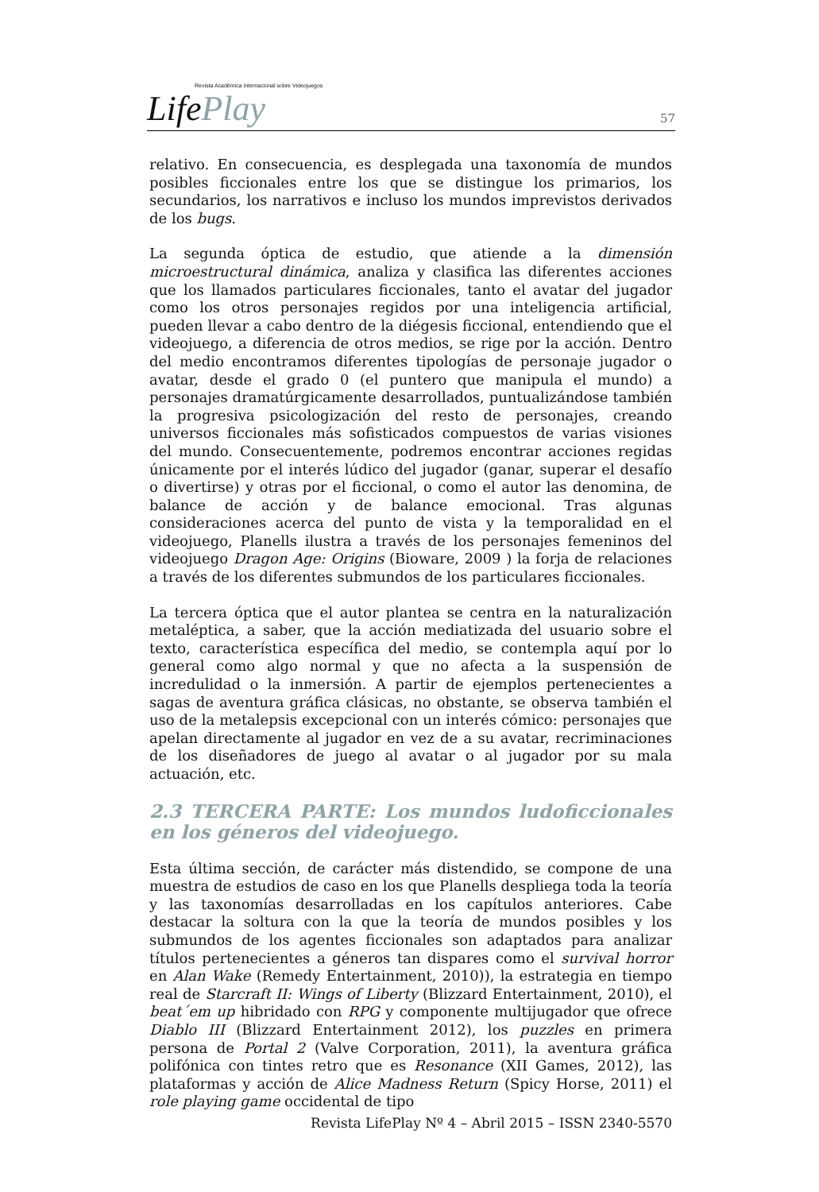Revista Académica Internacional sobre Videojuegos
LifePlay
57
relativo. En consecuencia, es desplegada una taxonomía de mundos posibles ficcionales entre los que se distingue los primarios, los secundarios, los narrativos e incluso los mundos imprevistos derivados de los bugs.
La segunda óptica de estudio, que atiende a la dimensión microestructural dinámica, analiza y clasifica las diferentes acciones que los llamados particulares ficcionales, tanto el avatar del jugador como los otros personajes regidos por una inteligencia artificial, pueden llevar a cabo dentro de la diégesis ficcional, entendiendo que el videojuego, a diferencia de otros medios, se rige por la acción. Dentro del medio encontramos diferentes tipologías de personaje jugador o avatar, desde el grado 0 (el puntero que manipula el mundo) a personajes dramatúrgicamente desarrollados, puntualizándose también la progresiva psicologización del resto de personajes, creando universos ficcionales más sofisticados compuestos de varias visiones del mundo. Consecuentemente, podremos encontrar acciones regidas únicamente por el interés lúdico del jugador (ganar, superar el desafío o divertirse) y otras por el ficcional, o como el autor las denomina, de balance de acción y de balance emocional. Tras algunas consideraciones acerca del punto de vista y la temporalidad en el videojuego, Planells ilustra a través de los personajes femeninos del videojuego Dragon Age: Origins (Bioware, 2009 ) la forja de relaciones a través de los diferentes submundos de los particulares ficcionales.
La tercera óptica que el autor plantea se centra en la naturalización metaléptica, a saber, que la acción mediatizada del usuario sobre el texto, característica específica del medio, se contempla aquí por lo general como algo normal y que no afecta a la suspensión de incredulidad o la inmersión. A partir de ejemplos pertenecientes a sagas de aventura gráfica clásicas, no obstante, se observa también el uso de la metalepsis excepcional con un interés cómico: personajes que apelan directamente al jugador en vez de a su avatar, recriminaciones de los diseñadores de juego al avatar o al jugador por su mala actuación, etc.
2.3 TERCERA PARTE: Los mundos ludoficcionales en los géneros del videojuego.
Esta última sección, de carácter más distendido, se compone de una muestra de estudios de caso en los que Planells despliega toda la teoría y las taxonomías desarrolladas en los capítulos anteriores. Cabe destacar la soltura con la que la teoría de mundos posibles y los submundos de los agentes ficcionales son adaptados para analizar títulos pertenecientes a géneros tan dispares como el survival horror en Alan Wake (Remedy Entertainment, 2010)), la estrategia en tiempo real de Starcraft II: Wings of Liberty (Blizzard Entertainment, 2010), el beat´em up hibridado con RPG y componente multijugador que ofrece Diablo III (Blizzard Entertainment 2012), los puzzles en primera persona de Portal 2 (Valve Corporation, 2011), la aventura gráfica polifónica con tintes retro que es Resonance (XII Games, 2012), las plataformas y acción de Alice Madness Return (Spicy Horse, 2011) el role playing game occidental de tipo
Revista LifePlay Nº 4 – Abril 2015 – ISSN 2340-5570